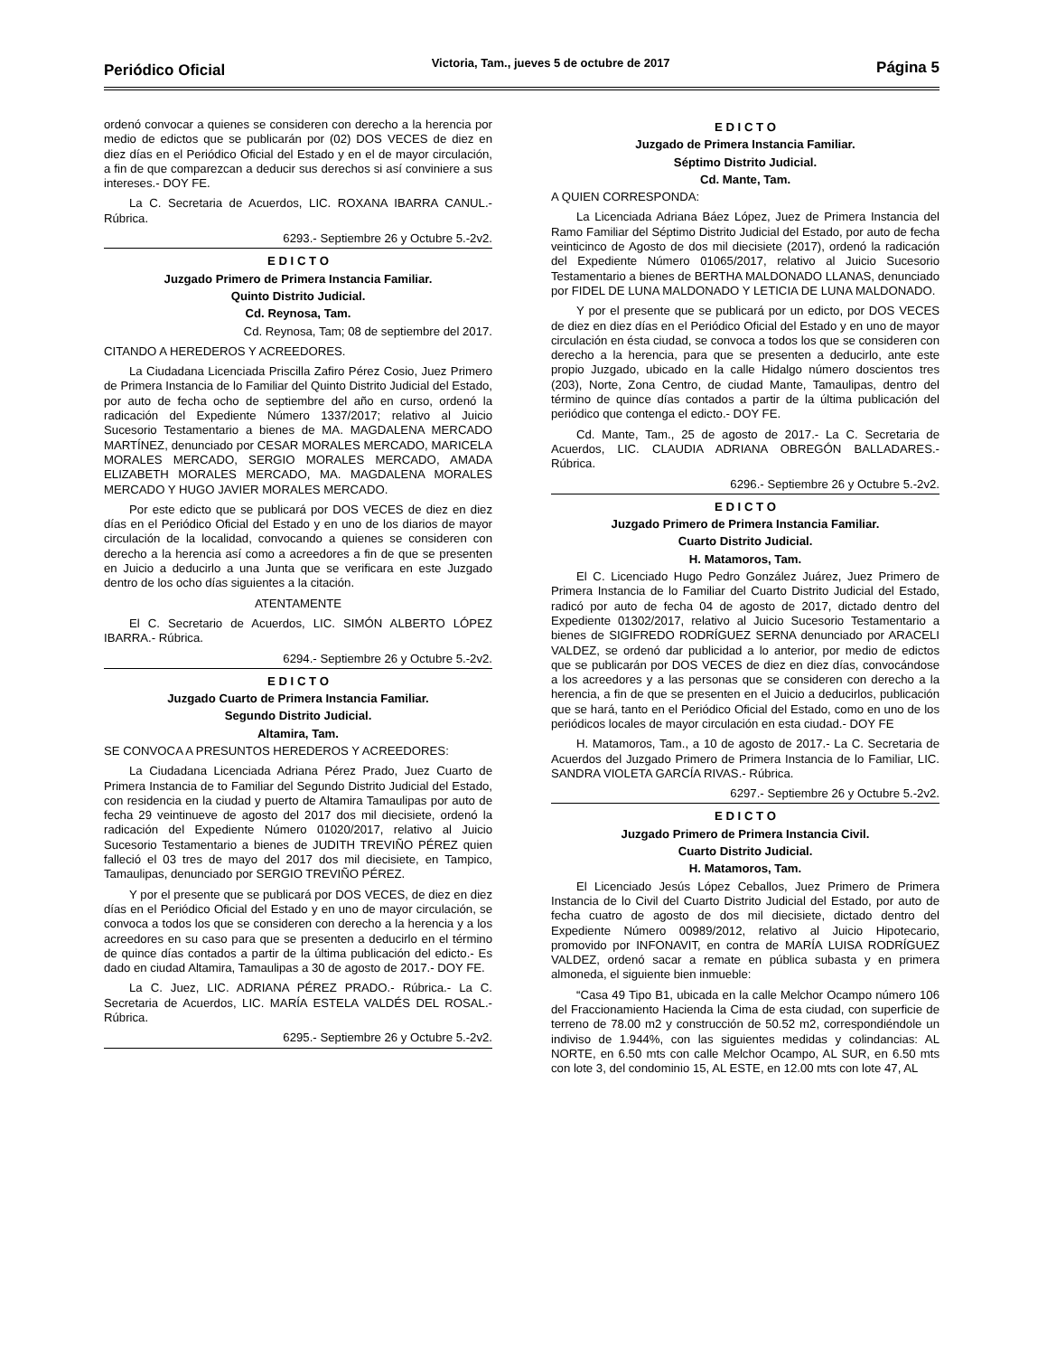Periódico Oficial Victoria, Tam., jueves 5 de octubre de 2017 Página 5
ordenó convocar a quienes se consideren con derecho a la herencia por medio de edictos que se publicarán por (02) DOS VECES de diez en diez días en el Periódico Oficial del Estado y en el de mayor circulación, a fin de que comparezcan a deducir sus derechos si así conviniere a sus intereses.- DOY FE.
La C. Secretaria de Acuerdos, LIC. ROXANA IBARRA CANUL.- Rúbrica.
6293.- Septiembre 26 y Octubre 5.-2v2.
E D I C T O
Juzgado Primero de Primera Instancia Familiar.
Quinto Distrito Judicial.
Cd. Reynosa, Tam.
Cd. Reynosa, Tam; 08 de septiembre del 2017.
CITANDO A HEREDEROS Y ACREEDORES.
La Ciudadana Licenciada Priscilla Zafiro Pérez Cosio, Juez Primero de Primera Instancia de lo Familiar del Quinto Distrito Judicial del Estado, por auto de fecha ocho de septiembre del año en curso, ordenó la radicación del Expediente Número 1337/2017; relativo al Juicio Sucesorio Testamentario a bienes de MA. MAGDALENA MERCADO MARTÍNEZ, denunciado por CESAR MORALES MERCADO, MARICELA MORALES MERCADO, SERGIO MORALES MERCADO, AMADA ELIZABETH MORALES MERCADO, MA. MAGDALENA MORALES MERCADO Y HUGO JAVIER MORALES MERCADO.
Por este edicto que se publicará por DOS VECES de diez en diez días en el Periódico Oficial del Estado y en uno de los diarios de mayor circulación de la localidad, convocando a quienes se consideren con derecho a la herencia así como a acreedores a fin de que se presenten en Juicio a deducirlo a una Junta que se verificara en este Juzgado dentro de los ocho días siguientes a la citación.
ATENTAMENTE
El C. Secretario de Acuerdos, LIC. SIMÓN ALBERTO LÓPEZ IBARRA.- Rúbrica.
6294.- Septiembre 26 y Octubre 5.-2v2.
E D I C T O
Juzgado Cuarto de Primera Instancia Familiar.
Segundo Distrito Judicial.
Altamira, Tam.
SE CONVOCA A PRESUNTOS HEREDEROS Y ACREEDORES:
La Ciudadana Licenciada Adriana Pérez Prado, Juez Cuarto de Primera Instancia de to Familiar del Segundo Distrito Judicial del Estado, con residencia en la ciudad y puerto de Altamira Tamaulipas por auto de fecha 29 veintinueve de agosto del 2017 dos mil diecisiete, ordenó la radicación del Expediente Número 01020/2017, relativo al Juicio Sucesorio Testamentario a bienes de JUDITH TREVIÑO PÉREZ quien falleció el 03 tres de mayo del 2017 dos mil diecisiete, en Tampico, Tamaulipas, denunciado por SERGIO TREVIÑO PÉREZ.
Y por el presente que se publicará por DOS VECES, de diez en diez días en el Periódico Oficial del Estado y en uno de mayor circulación, se convoca a todos los que se consideren con derecho a la herencia y a los acreedores en su caso para que se presenten a deducirlo en el término de quince días contados a partir de la última publicación del edicto.- Es dado en ciudad Altamira, Tamaulipas a 30 de agosto de 2017.- DOY FE.
La C. Juez, LIC. ADRIANA PÉREZ PRADO.- Rúbrica.- La C. Secretaria de Acuerdos, LIC. MARÍA ESTELA VALDÉS DEL ROSAL.- Rúbrica.
6295.- Septiembre 26 y Octubre 5.-2v2.
E D I C T O
Juzgado de Primera Instancia Familiar.
Séptimo Distrito Judicial.
Cd. Mante, Tam.
A QUIEN CORRESPONDA:
La Licenciada Adriana Báez López, Juez de Primera Instancia del Ramo Familiar del Séptimo Distrito Judicial del Estado, por auto de fecha veinticinco de Agosto de dos mil diecisiete (2017), ordenó la radicación del Expediente Número 01065/2017, relativo al Juicio Sucesorio Testamentario a bienes de BERTHA MALDONADO LLANAS, denunciado por FIDEL DE LUNA MALDONADO Y LETICIA DE LUNA MALDONADO.
Y por el presente que se publicará por un edicto, por DOS VECES de diez en diez días en el Periódico Oficial del Estado y en uno de mayor circulación en ésta ciudad, se convoca a todos los que se consideren con derecho a la herencia, para que se presenten a deducirlo, ante este propio Juzgado, ubicado en la calle Hidalgo número doscientos tres (203), Norte, Zona Centro, de ciudad Mante, Tamaulipas, dentro del término de quince días contados a partir de la última publicación del periódico que contenga el edicto.- DOY FE.
Cd. Mante, Tam., 25 de agosto de 2017.- La C. Secretaria de Acuerdos, LIC. CLAUDIA ADRIANA OBREGÓN BALLADARES.- Rúbrica.
6296.- Septiembre 26 y Octubre 5.-2v2.
E D I C T O
Juzgado Primero de Primera Instancia Familiar.
Cuarto Distrito Judicial.
H. Matamoros, Tam.
El C. Licenciado Hugo Pedro González Juárez, Juez Primero de Primera Instancia de lo Familiar del Cuarto Distrito Judicial del Estado, radicó por auto de fecha 04 de agosto de 2017, dictado dentro del Expediente 01302/2017, relativo al Juicio Sucesorio Testamentario a bienes de SIGIFREDO RODRÍGUEZ SERNA denunciado por ARACELI VALDEZ, se ordenó dar publicidad a lo anterior, por medio de edictos que se publicarán por DOS VECES de diez en diez días, convocándose a los acreedores y a las personas que se consideren con derecho a la herencia, a fin de que se presenten en el Juicio a deducirlos, publicación que se hará, tanto en el Periódico Oficial del Estado, como en uno de los periódicos locales de mayor circulación en esta ciudad.- DOY FE
H. Matamoros, Tam., a 10 de agosto de 2017.- La C. Secretaria de Acuerdos del Juzgado Primero de Primera Instancia de lo Familiar, LIC. SANDRA VIOLETA GARCÍA RIVAS.- Rúbrica.
6297.- Septiembre 26 y Octubre 5.-2v2.
E D I C T O
Juzgado Primero de Primera Instancia Civil.
Cuarto Distrito Judicial.
H. Matamoros, Tam.
El Licenciado Jesús López Ceballos, Juez Primero de Primera Instancia de lo Civil del Cuarto Distrito Judicial del Estado, por auto de fecha cuatro de agosto de dos mil diecisiete, dictado dentro del Expediente Número 00989/2012, relativo al Juicio Hipotecario, promovido por INFONAVIT, en contra de MARÍA LUISA RODRÍGUEZ VALDEZ, ordenó sacar a remate en pública subasta y en primera almoneda, el siguiente bien inmueble:
“Casa 49 Tipo B1, ubicada en la calle Melchor Ocampo número 106 del Fraccionamiento Hacienda la Cima de esta ciudad, con superficie de terreno de 78.00 m2 y construcción de 50.52 m2, correspondiéndole un indiviso de 1.944%, con las siguientes medidas y colindancias: AL NORTE, en 6.50 mts con calle Melchor Ocampo, AL SUR, en 6.50 mts con lote 3, del condominio 15, AL ESTE, en 12.00 mts con lote 47, AL